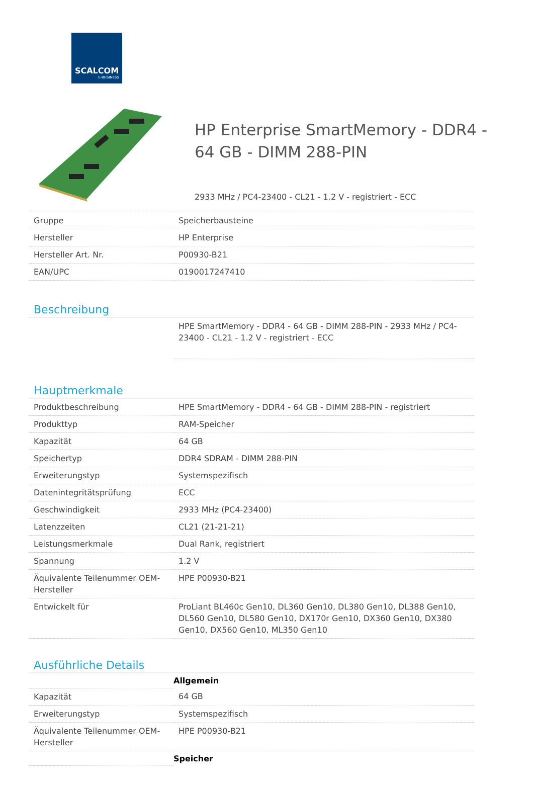SCALCOM
E-BUSINESS
HP Enterprise SmartMemory - DDR4 -
64 GB - DIMM 288-PIN
2933 MHz / PC4-23400 - CL21 - 1.2 V - registriert - ECC
| Gruppe | Speicherbausteine |
| Hersteller | HP Enterprise |
| Hersteller Art. Nr. | P00930-B21 |
| EAN/UPC | 0190017247410 |
Beschreibung
| | HPE SmartMemory - DDR4 - 64 GB - DIMM 288-PIN - 2933 MHz / PC4-23400 - CL21 - 1.2 V - registriert - ECC |
Hauptmerkmale
| Produktbeschreibung | HPE SmartMemory - DDR4 - 64 GB - DIMM 288-PIN - registriert |
| Produkttyp | RAM-Speicher |
| Kapazität | 64 GB |
| Speichertyp | DDR4 SDRAM - DIMM 288-PIN |
| Erweiterungstyp | Systemspezifisch |
| Datenintegritätsprüfung | ECC |
| Geschwindigkeit | 2933 MHz (PC4-23400) |
| Latenzzeiten | CL21 (21-21-21) |
| Leistungsmerkmale | Dual Rank, registriert |
| Spannung | 1.2 V |
| Äquivalente Teilenummer OEM-Hersteller | HPE P00930-B21 |
| Entwickelt für | ProLiant BL460c Gen10, DL360 Gen10, DL380 Gen10, DL388 Gen10, DL560 Gen10, DL580 Gen10, DX170r Gen10, DX360 Gen10, DX380 Gen10, DX560 Gen10, ML350 Gen10 |
Ausführliche Details
| | Allgemein |
| Kapazität | 64 GB |
| Erweiterungstyp | Systemspezifisch |
| Äquivalente Teilenummer OEM-Hersteller | HPE P00930-B21 |
| | Speicher |